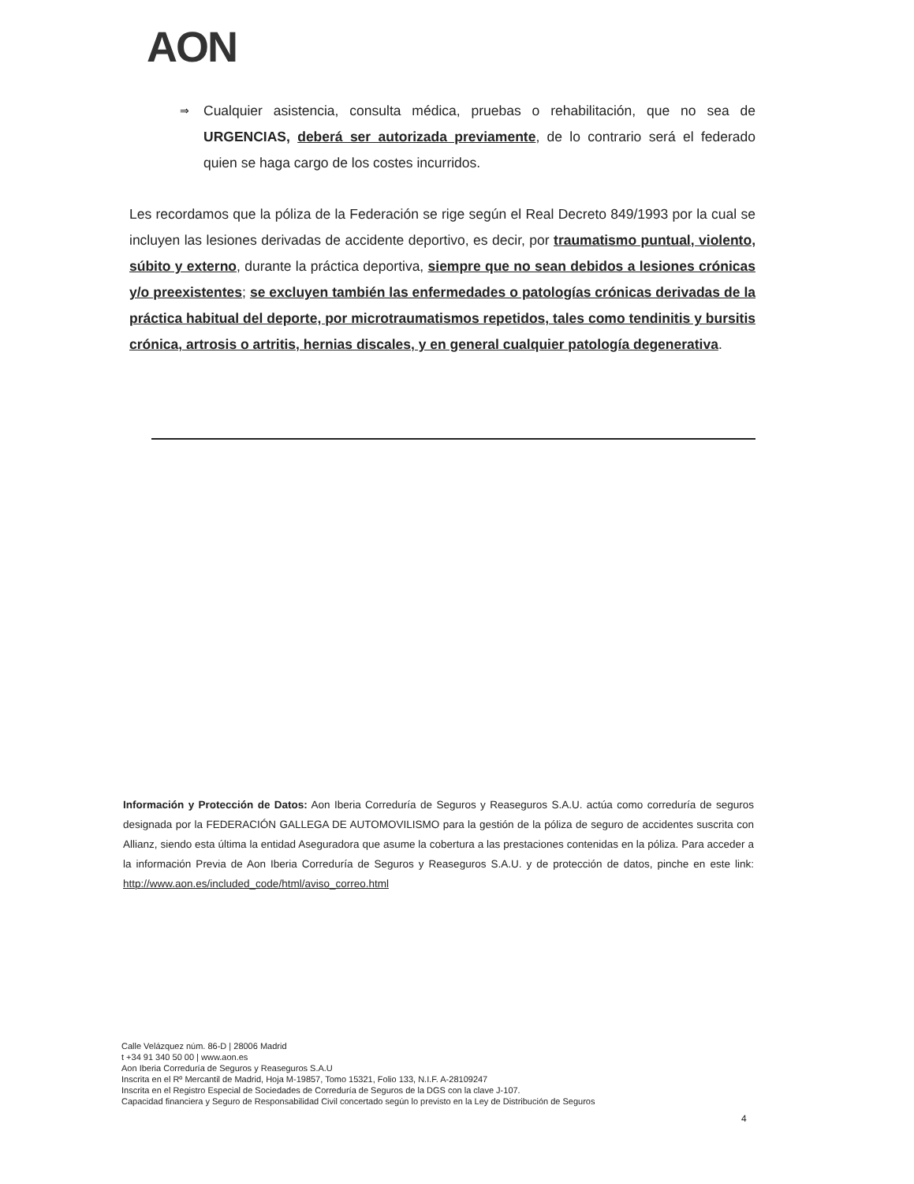AON
⇒ Cualquier asistencia, consulta médica, pruebas o rehabilitación, que no sea de URGENCIAS, deberá ser autorizada previamente, de lo contrario será el federado quien se haga cargo de los costes incurridos.
Les recordamos que la póliza de la Federación se rige según el Real Decreto 849/1993 por la cual se incluyen las lesiones derivadas de accidente deportivo, es decir, por traumatismo puntual, violento, súbito y externo, durante la práctica deportiva, siempre que no sean debidos a lesiones crónicas y/o preexistentes; se excluyen también las enfermedades o patologías crónicas derivadas de la práctica habitual del deporte, por microtraumatismos repetidos, tales como tendinitis y bursitis crónica, artrosis o artritis, hernias discales, y en general cualquier patología degenerativa.
Información y Protección de Datos: Aon Iberia Correduría de Seguros y Reaseguros S.A.U. actúa como correduría de seguros designada por la FEDERACIÓN GALLEGA DE AUTOMOVILISMO para la gestión de la póliza de seguro de accidentes suscrita con Allianz, siendo esta última la entidad Aseguradora que asume la cobertura a las prestaciones contenidas en la póliza. Para acceder a la información Previa de Aon Iberia Correduría de Seguros y Reaseguros S.A.U. y de protección de datos, pinche en este link: http://www.aon.es/included_code/html/aviso_correo.html
Calle Velázquez núm. 86-D | 28006 Madrid
t +34 91 340 50 00 | www.aon.es
Aon Iberia Correduría de Seguros y Reaseguros S.A.U
Inscrita en el Rº Mercantil de Madrid, Hoja M-19857, Tomo 15321, Folio 133, N.I.F. A-28109247
Inscrita en el Registro Especial de Sociedades de Correduría de Seguros de la DGS con la clave J-107.
Capacidad financiera y Seguro de Responsabilidad Civil concertado según lo previsto en la Ley de Distribución de Seguros
4